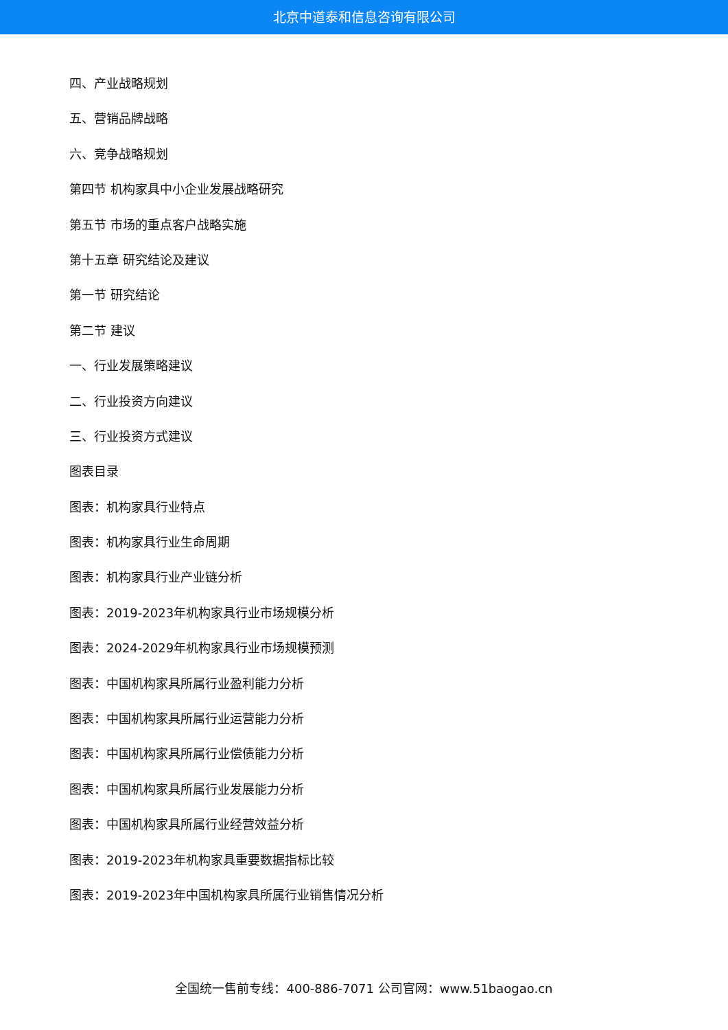北京中道泰和信息咨询有限公司
四、产业战略规划
五、营销品牌战略
六、竞争战略规划
第四节 机构家具中小企业发展战略研究
第五节 市场的重点客户战略实施
第十五章 研究结论及建议
第一节 研究结论
第二节 建议
一、行业发展策略建议
二、行业投资方向建议
三、行业投资方式建议
图表目录
图表：机构家具行业特点
图表：机构家具行业生命周期
图表：机构家具行业产业链分析
图表：2019-2023年机构家具行业市场规模分析
图表：2024-2029年机构家具行业市场规模预测
图表：中国机构家具所属行业盈利能力分析
图表：中国机构家具所属行业运营能力分析
图表：中国机构家具所属行业偿债能力分析
图表：中国机构家具所属行业发展能力分析
图表：中国机构家具所属行业经营效益分析
图表：2019-2023年机构家具重要数据指标比较
图表：2019-2023年中国机构家具所属行业销售情况分析
全国统一售前专线：400-886-7071 公司官网：www.51baogao.cn